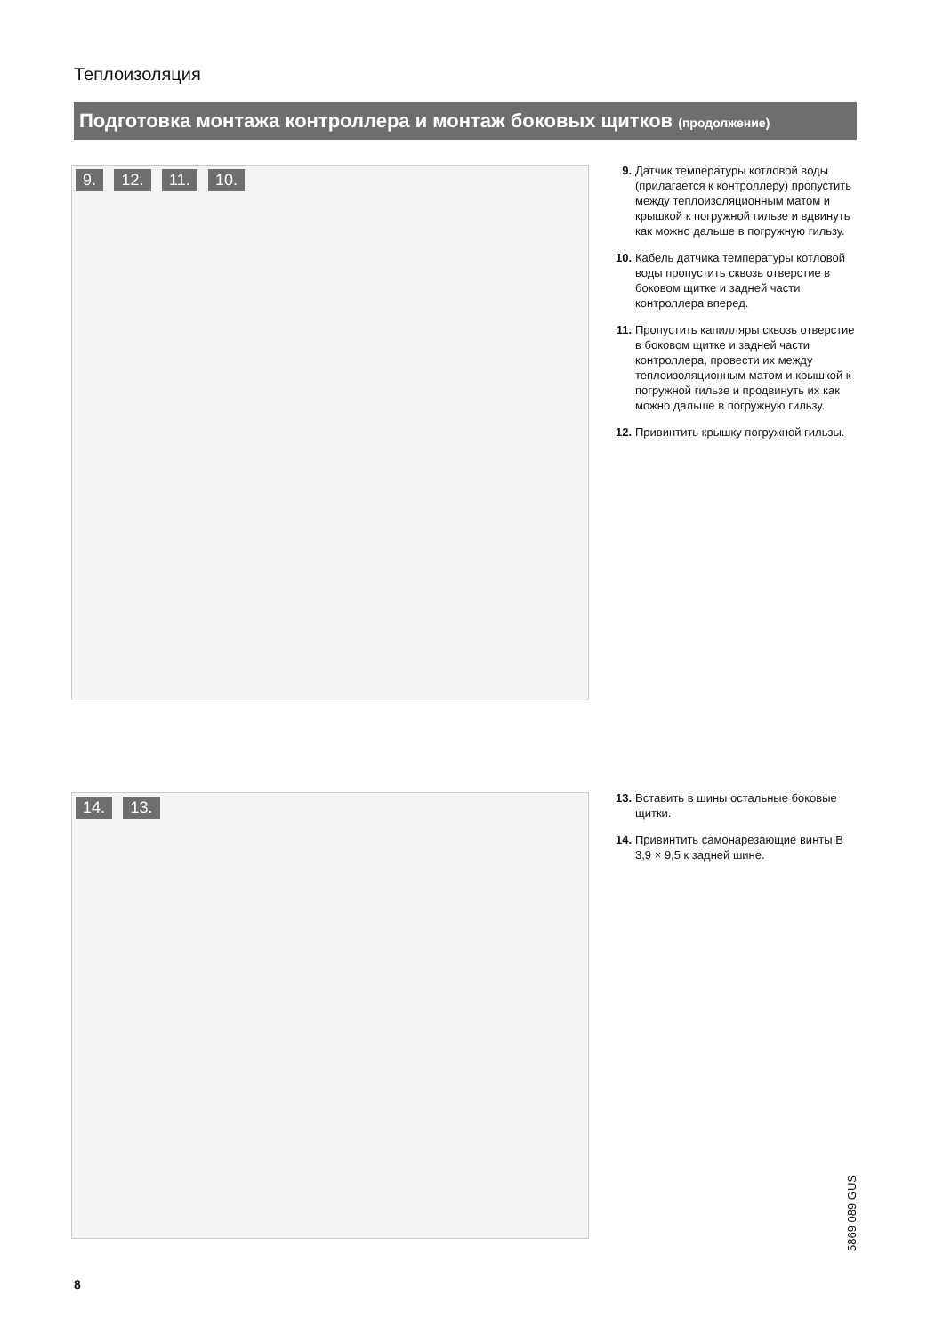Теплоизоляция
Подготовка монтажа контроллера и монтаж боковых щитков (продолжение)
9. 12. 11. 10.
9. Датчик температуры котловой воды (прилагается к контроллеру) пропустить между теплоизоляционным матом и крышкой к погружной гильзе и вдвинуть как можно дальше в погружную гильзу.
10. Кабель датчика температуры котловой воды пропустить сквозь отверстие в боковом щитке и задней части контроллера вперед.
11. Пропустить капилляры сквозь отверстие в боковом щитке и задней части контроллера, провести их между теплоизоляционным матом и крышкой к погружной гильзе и продвинуть их как можно дальше в погружную гильзу.
12. Привинтить крышку погружной гильзы.
14. 13.
13. Вставить в шины остальные боковые щитки.
14. Привинтить самонарезающие винты В 3,9 × 9,5 к задней шине.
5869 089 GUS
8